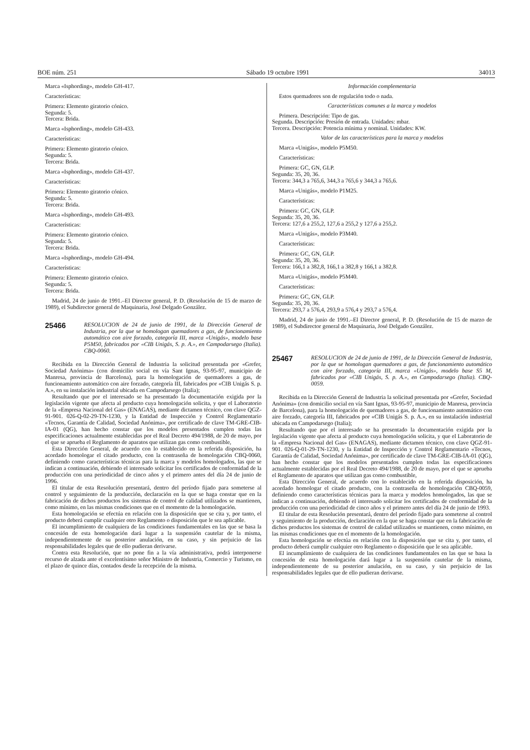BOE núm. 251 Sábado 19 octubre 1991 34013
Marca «Isphording», modelo GH-417.
Características:
Primera: Elemento giratorio cónico.
Segunda: 5.
Tercera: Brida.
Marca «Isphording», modelo GH-433.
Características:
Primera: Elemento giratorio cónico.
Segunda: 5.
Tercera: Brida.
Marca «Isphording», modelo GH-437.
Características:
Primera: Elemento giratorio cónico.
Segunda: 5.
Tercera: Brida.
Marca «Isphording», modelo GH-493.
Características:
Primera: Elemento giratorio cónico.
Segunda: 5.
Tercera: Brida.
Marca «Isphording», modelo GH-494.
Características:
Primera: Elemento giratorio cónico.
Segunda: 5.
Tercera: Brida.
Madrid, 24 de junio de 1991.–El Director general, P. D. (Resolución de 15 de marzo de 1989), el Subdirector general de Maquinaria, José Delgado González.
25466 RESOLUCION de 24 de junio de 1991, de la Dirección General de Industria, por la que se homologan quemadores a gas, de funcionamiento automático con aire forzado, categoría III, marca «Unigás», modelo base P5M50, fabricados por «CIB Unigás, S. p. A.», en Campodarsego (Italia). CBQ-0060.
Recibida en la Dirección General de Industria la solicitud presentada por «Grefer, Sociedad Anónima» (con domicilio social en vía Sant Ignas, 93-95-97, municipio de Manresa, provincia de Barcelona), para la homologación de quemadores a gas, de funcionamiento automático con aire forzado, categoría III, fabricados por «CIB Unigás S. p. A.», en su instalación industrial ubicada en Campodarsego (Italia);
Resultando que por el interesado se ha presentado la documentación exigida por la legislación vigente que afecta al producto cuya homologación solicita, y que el Laboratorio de la «Empresa Nacional del Gas» (ENAGAS), mediante dictamen técnico, con clave QGZ-91-901. 026-Q-02-29-TN-1230, y la Entidad de Inspección y Control Reglamentario «Tecnos, Garantía de Calidad, Sociedad Anónima», por certificado de clave TM-GRE-CIB-IA-01 (QG), han hecho constar que los modelos presentados cumplen todas las especificaciones actualmente establecidas por el Real Decreto 494/1988, de 20 de mayo, por el que se aprueba el Reglamento de aparatos que utilizan gas como combustible,
Esta Dirección General, de acuerdo con lo establecido en la referida disposición, ha acordado homologar el citado producto, con la contraseña de homologación CBQ-0060, definiendo como características técnicas para la marca y modelos homologados, las que se indican a continuación, debiendo el interesado solicitar los certificados de conformidad de la producción con una periodicidad de cinco años y el primero antes del día 24 de junio de 1996.
El titular de esta Resolución presentará, dentro del período fijado para someterse al control y seguimiento de la producción, declaración en la que se haga constar que en la fabricación de dichos productos los sistemas de control de calidad utilizados se mantienen, como mínimo, en las mismas condiciones que en el momento de la homologación.
Esta homologación se efectúa en relación con la disposición que se cita y, por tanto, el producto deberá cumplir cualquier otro Reglamento o disposición que le sea aplicable.
El incumplimiento de cualquiera de las condiciones fundamentales en las que se basa la concesión de esta homologación dará lugar a la suspensión cautelar de la misma, independientemente de su posterior anulación, en su caso, y sin perjuicio de las responsabilidades legales que de ello pudieran derivarse.
Contra esta Resolución, que no pone fin a la vía administrativa, podrá interponerse recurso de alzada ante el excelentísimo señor Ministro de Industria, Comercio y Turismo, en el plazo de quince días, contados desde la recepción de la misma.
Información complementaria
Estos quemadores son de regulación todo o nada.
Características comunes a la marca y modelos
Primera. Descripción: Tipo de gas.
Segunda. Descripción: Presión de entrada. Unidades: mbar.
Tercera. Descripción: Potencia mínima y nominal. Unidades: KW.
Valor de las características para la marca y modelos
Marca «Unigás», modelo P5M50.
Características:
Primera: GC, GN, GLP.
Segunda: 35, 20, 36.
Tercera: 344,3 a 765,6, 344,3 a 765,6 y 344,3 a 765,6.
Marca «Unigás», modelo P1M25.
Características:
Primera: GC, GN, GLP.
Segunda: 35, 20, 36.
Tercera: 127,6 a 255,2, 127,6 a 255,2 y 127,6 a 255,2.
Marca «Unigás», modelo P3M40.
Características:
Primera: GC, GN, GLP.
Segunda: 35, 20, 36.
Tercera: 166,1 a 382,8, 166,1 a 382,8 y 166,1 a 382,8.
Marca «Unigás», modelo P5M40.
Características:
Primera: GC, GN, GLP.
Segunda: 35, 20, 36.
Tercera: 293,7 a 576,4, 293,9 a 576,4 y 293,7 a 576,4.
Madrid, 24 de junio de 1991.–El Director general, P. D. (Resolución de 15 de marzo de 1989), el Subdirector general de Maquinaria, José Delgado González.
25467 RESOLUCION de 24 de junio de 1991, de la Dirección General de Industria, por la que se homologan quemadores a gas, de funcionamiento automático con aire forzado, categoría III, marca «Unigás», modelo base S5 M, fabricados por «CIB Unigás, S. p. A.», en Campodarsego (Italia). CBQ-0059.
Recibida en la Dirección General de Industria la solicitud presentada por «Grefer, Sociedad Anónima» (con domicilio social en vía Sant Ignas, 93-95-97, municipio de Manresa, provincia de Barcelona), para la homologación de quemadores a gas, de funcionamiento automático con aire forzado, categoría III, fabricados por «CIB Unigás S. p. A.», en su instalación industrial ubicada en Campodarsego (Italia);
Resultando que por el interesado se ha presentado la documentación exigida por la legislación vigente que afecta al producto cuya homologación solicita, y que el Laboratorio de la «Empresa Nacional del Gas» (ENAGAS), mediante dictamen técnico, con clave QGZ-91-901. 026-Q-01-29-TN-1230, y la Entidad de Inspección y Control Reglamentario «Tecnos, Garantía de Calidad, Sociedad Anónima», por certificado de clave TM-GRE-CIB-IA-01 (QG), han hecho constar que los modelos presentados cumplen todas las especificaciones actualmente establecidas por el Real Decreto 494/1988, de 20 de mayo, por el que se aprueba el Reglamento de aparatos que utilizan gas como combustible,
Esta Dirección General, de acuerdo con lo establecido en la referida disposición, ha acordado homologar el citado producto, con la contraseña de homologación CBQ-0059, definiendo como características técnicas para la marca y modelos homologados, las que se indican a continuación, debiendo el interesado solicitar los certificados de conformidad de la producción con una periodicidad de cinco años y el primero antes del día 24 de junio de 1993.
El titular de esta Resolución presentará, dentro del período fijado para someterse al control y seguimiento de la producción, declaración en la que se haga constar que en la fabricación de dichos productos los sistemas de control de calidad utilizados se mantienen, como mínimo, en las mismas condiciones que en el momento de la homologación.
Esta homologación se efectúa en relación con la disposición que se cita y, por tanto, el producto deberá cumplir cualquier otro Reglamento o disposición que le sea aplicable.
El incumplimiento de cualquiera de las condiciones fundamentales en las que se basa la concesión de esta homologación dará lugar a la suspensión cautelar de la misma, independientemente de su posterior anulación, en su caso, y sin perjuicio de las responsabilidades legales que de ello pudieran derivarse.